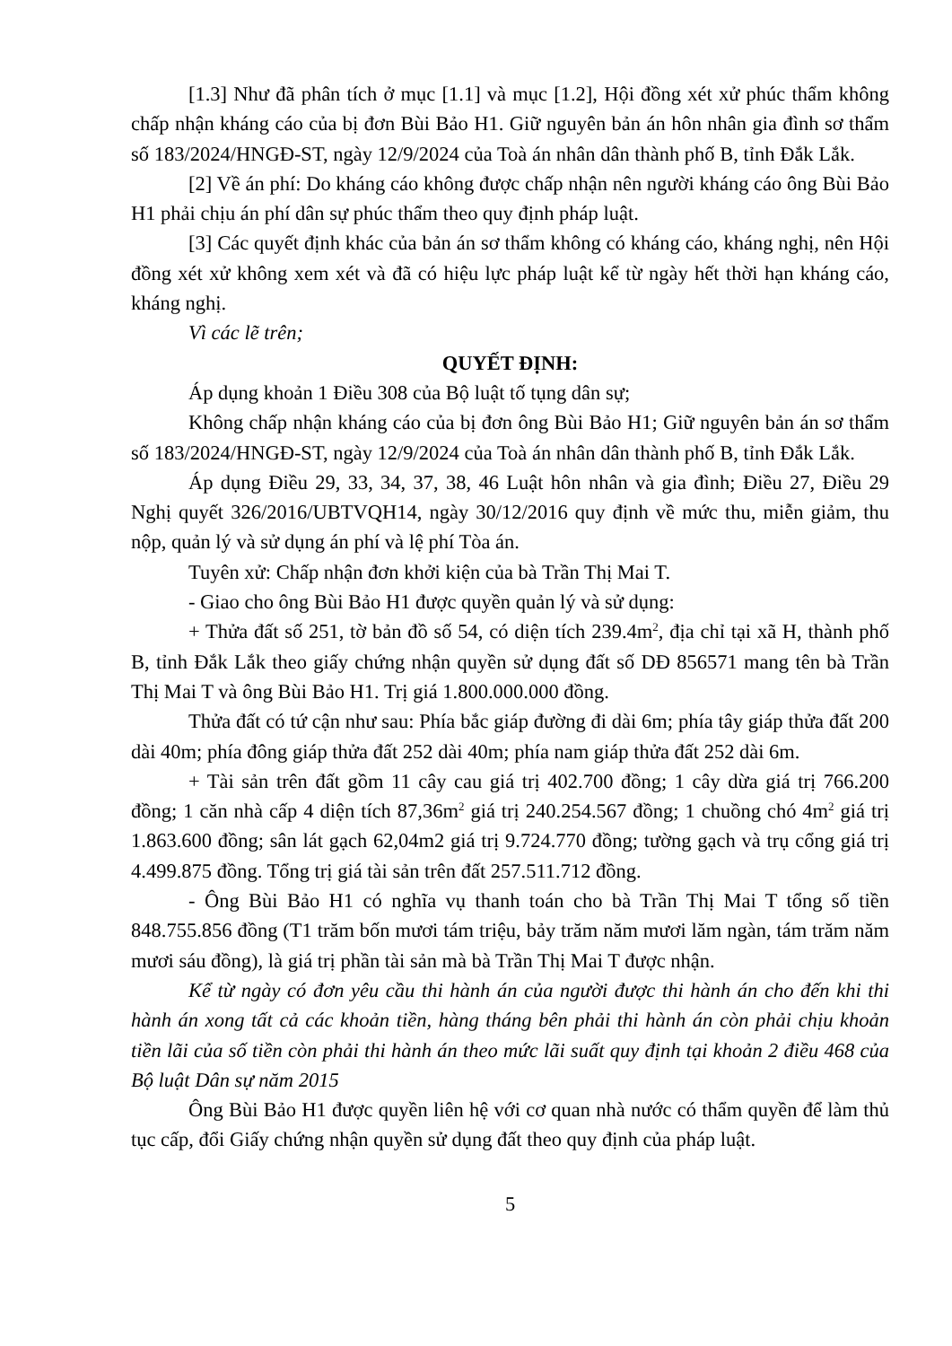[1.3] Như đã phân tích ở mục [1.1] và mục [1.2], Hội đồng xét xử phúc thẩm không chấp nhận kháng cáo của bị đơn Bùi Bảo H1. Giữ nguyên bản án hôn nhân gia đình sơ thẩm số 183/2024/HNGĐ-ST, ngày 12/9/2024 của Toà án nhân dân thành phố B, tỉnh Đắk Lắk.
[2] Về án phí: Do kháng cáo không được chấp nhận nên người kháng cáo ông Bùi Bảo H1 phải chịu án phí dân sự phúc thẩm theo quy định pháp luật.
[3] Các quyết định khác của bản án sơ thẩm không có kháng cáo, kháng nghị, nên Hội đồng xét xử không xem xét và đã có hiệu lực pháp luật kể từ ngày hết thời hạn kháng cáo, kháng nghị.
Vì các lẽ trên;
QUYẾT ĐỊNH:
Áp dụng khoản 1 Điều 308 của Bộ luật tố tụng dân sự;
Không chấp nhận kháng cáo của bị đơn ông Bùi Bảo H1; Giữ nguyên bản án sơ thẩm số 183/2024/HNGĐ-ST, ngày 12/9/2024 của Toà án nhân dân thành phố B, tỉnh Đắk Lắk.
Áp dụng Điều 29, 33, 34, 37, 38, 46 Luật hôn nhân và gia đình; Điều 27, Điều 29 Nghị quyết 326/2016/UBTVQH14, ngày 30/12/2016 quy định về mức thu, miễn giảm, thu nộp, quản lý và sử dụng án phí và lệ phí Tòa án.
Tuyên xử: Chấp nhận đơn khởi kiện của bà Trần Thị Mai T.
- Giao cho ông Bùi Bảo H1 được quyền quản lý và sử dụng:
+ Thửa đất số 251, tờ bản đồ số 54, có diện tích 239.4m<sup>2</sup>, địa chỉ tại xã H, thành phố B, tỉnh Đắk Lắk theo giấy chứng nhận quyền sử dụng đất số DĐ 856571 mang tên bà Trần Thị Mai T và ông Bùi Bảo H1. Trị giá 1.800.000.000 đồng.
Thửa đất có tứ cận như sau: Phía bắc giáp đường đi dài 6m; phía tây giáp thửa đất 200 dài 40m; phía đông giáp thửa đất 252 dài 40m; phía nam giáp thửa đất 252 dài 6m.
+ Tài sản trên đất gồm 11 cây cau giá trị 402.700 đồng; 1 cây dừa giá trị 766.200 đồng; 1 căn nhà cấp 4 diện tích 87,36m<sup>2</sup> giá trị 240.254.567 đồng; 1 chuồng chó 4m<sup>2</sup> giá trị 1.863.600 đồng; sân lát gạch 62,04m2 giá trị 9.724.770 đồng; tường gạch và trụ cổng giá trị 4.499.875 đồng. Tổng trị giá tài sản trên đất 257.511.712 đồng.
- Ông Bùi Bảo H1 có nghĩa vụ thanh toán cho bà Trần Thị Mai T tổng số tiền 848.755.856 đồng (T1 trăm bốn mươi tám triệu, bảy trăm năm mươi lăm ngàn, tám trăm năm mươi sáu đồng), là giá trị phần tài sản mà bà Trần Thị Mai T được nhận.
Kể từ ngày có đơn yêu cầu thi hành án của người được thi hành án cho đến khi thi hành án xong tất cả các khoản tiền, hàng tháng bên phải thi hành án còn phải chịu khoản tiền lãi của số tiền còn phải thi hành án theo mức lãi suất quy định tại khoản 2 điều 468 của Bộ luật Dân sự năm 2015
Ông Bùi Bảo H1 được quyền liên hệ với cơ quan nhà nước có thẩm quyền để làm thủ tục cấp, đổi Giấy chứng nhận quyền sử dụng đất theo quy định của pháp luật.
5